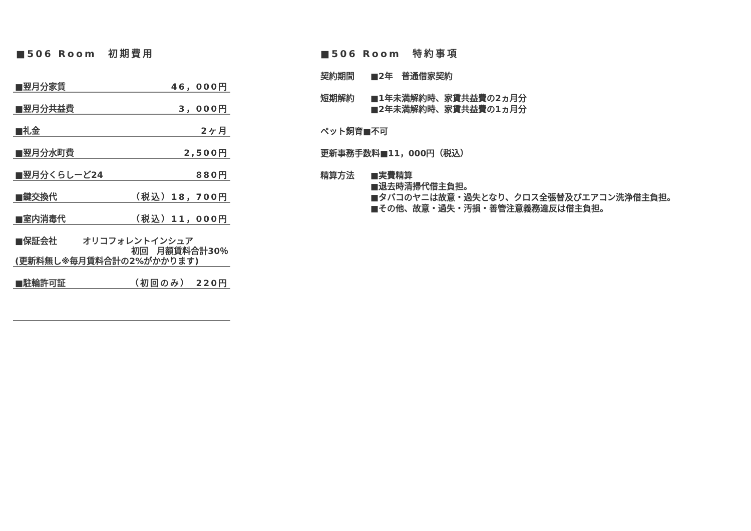■506 Room　初期費用
| ■翌月分家賃 | 46，000円 |
| ■翌月分共益費 | 3，000円 |
| ■礼金 | 2ヶ月 |
| ■翌月分水町費 | 2,500円 |
| ■翌月分くらしーど24 | 880円 |
| ■鍵交換代 | （税込）18，700円 |
| ■室内消毒代 | （税込）11，000円 |
| ■保証会社 オリコフォレントインシュア 初回 月額賃料合計30％ (更新料無し※毎月賃料合計の2%がかかります) | |
| ■駐輪許可証 | （初回のみ） 220円 |
■506 Room　特約事項
契約期間 ■2年　普通借家契約
短期解約 ■1年未満解約時、家賃共益費の2ヵ月分
■2年未満解約時、家賃共益費の1ヵ月分
ペット飼育■不可
更新事務手数料■11，000円（税込）
精算方法 ■実費精算
■退去時清掃代借主負担。
■タバコのヤニは故意・過失となり、クロス全張替及びエアコン洗浄借主負担。
■その他、故意・過失・汚損・善管注意義務違反は借主負担。